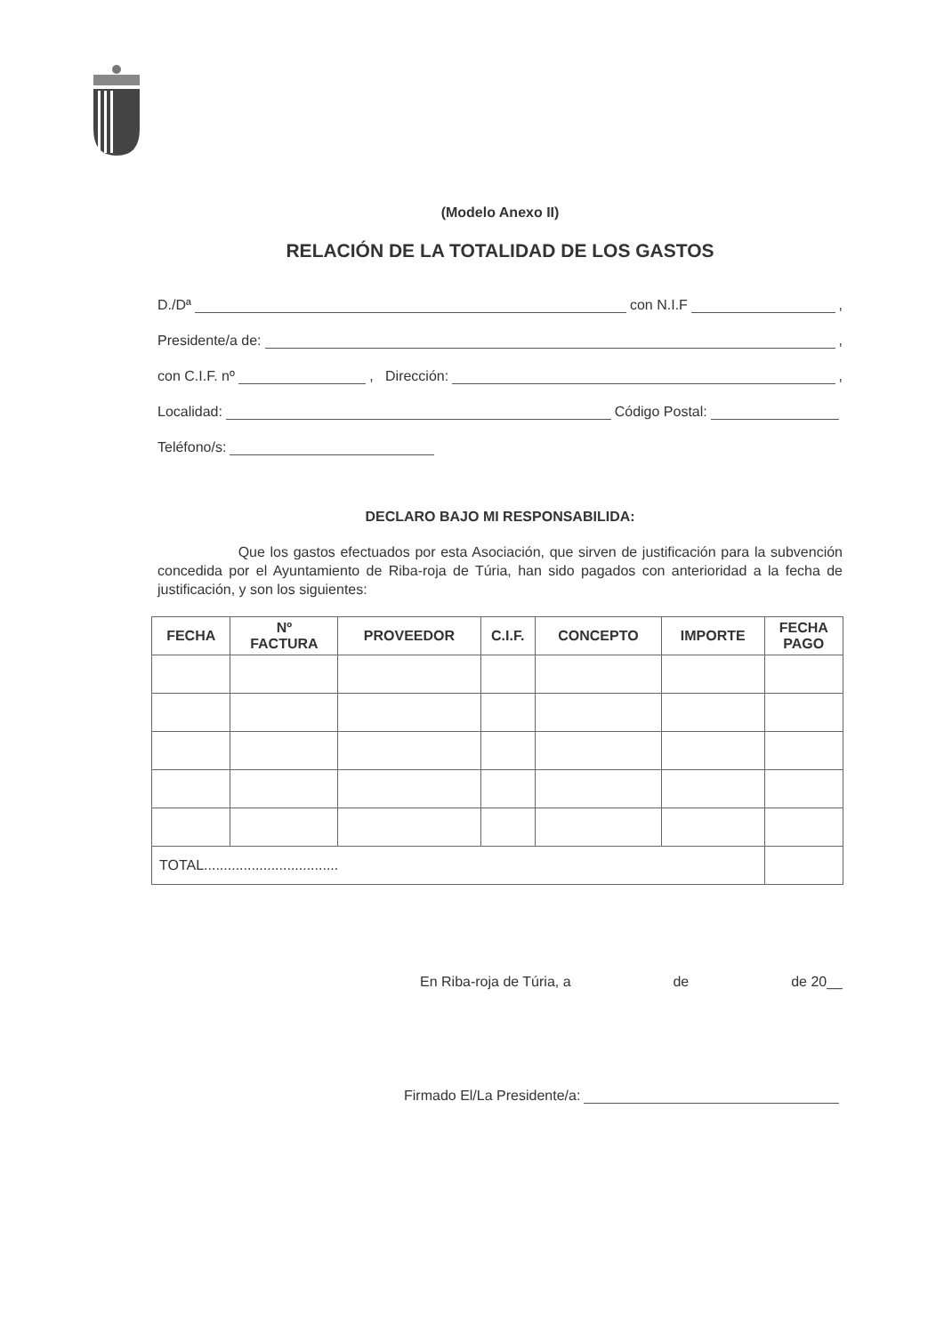(Modelo Anexo II)
RELACIÓN DE LA TOTALIDAD DE LOS GASTOS
D./Dª con N.I.F ,
Presidente/a de: ,
con C.I.F. nº , Dirección: ,
Localidad: Código Postal:
Teléfono/s:
DECLARO BAJO MI RESPONSABILIDA:
Que los gastos efectuados por esta Asociación, que sirven de justificación para la subvención concedida por el Ayuntamiento de Riba-roja de Túria, han sido pagados con anterioridad a la fecha de justificación, y son los siguientes:
| FECHA | Nº FACTURA | PROVEEDOR | C.I.F. | CONCEPTO | IMPORTE | FECHA PAGO |
| --- | --- | --- | --- | --- | --- | --- |
| TOTAL.................................. | | | | | | |
En Riba-roja de Túria, a de de 20__
Firmado El/La Presidente/a: